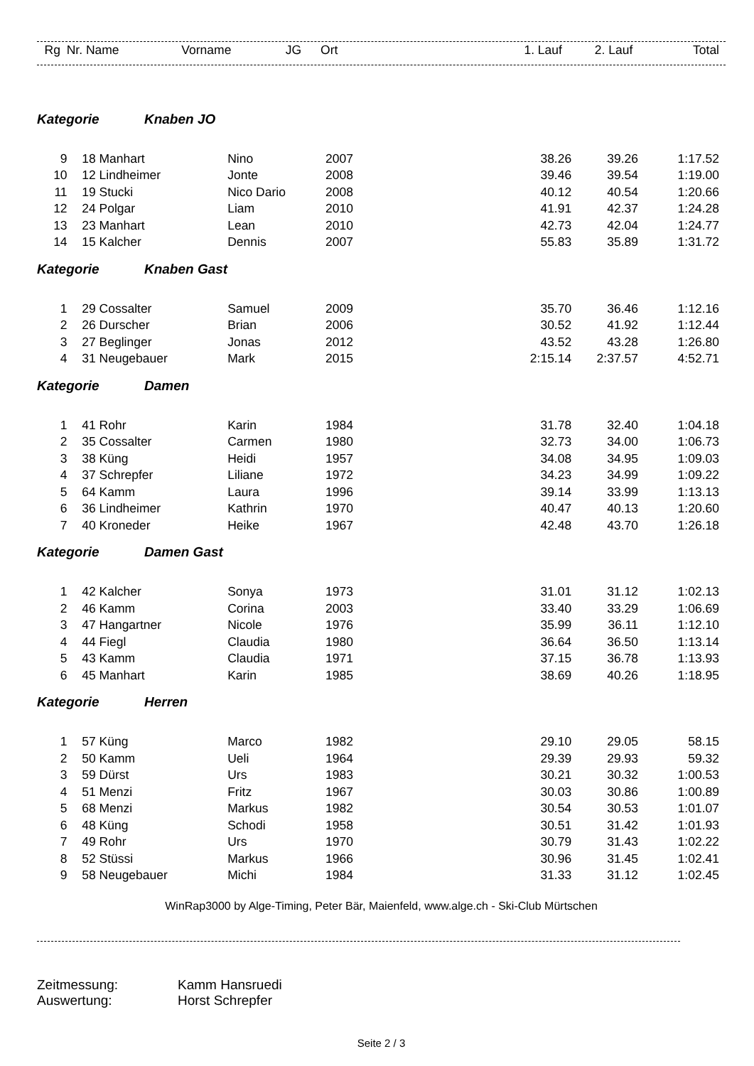| Rg | Nr. | Name | Vorname | JG | Ort | 1. Lauf | 2. Lauf | Total |
| --- | --- | --- | --- | --- | --- | --- | --- | --- |
| Kategorie Knaben JO | | | | | | | | |
| 9 | 18 | Manhart | Nino | 2007 | | 38.26 | 39.26 | 1:17.52 |
| 10 | 12 | Lindheimer | Jonte | 2008 | | 39.46 | 39.54 | 1:19.00 |
| 11 | 19 | Stucki | Nico Dario | 2008 | | 40.12 | 40.54 | 1:20.66 |
| 12 | 24 | Polgar | Liam | 2010 | | 41.91 | 42.37 | 1:24.28 |
| 13 | 23 | Manhart | Lean | 2010 | | 42.73 | 42.04 | 1:24.77 |
| 14 | 15 | Kalcher | Dennis | 2007 | | 55.83 | 35.89 | 1:31.72 |
| Kategorie Knaben Gast | | | | | | | | |
| 1 | 29 | Cossalter | Samuel | 2009 | | 35.70 | 36.46 | 1:12.16 |
| 2 | 26 | Durscher | Brian | 2006 | | 30.52 | 41.92 | 1:12.44 |
| 3 | 27 | Beglinger | Jonas | 2012 | | 43.52 | 43.28 | 1:26.80 |
| 4 | 31 | Neugebauer | Mark | 2015 | | 2:15.14 | 2:37.57 | 4:52.71 |
| Kategorie Damen | | | | | | | | |
| 1 | 41 | Rohr | Karin | 1984 | | 31.78 | 32.40 | 1:04.18 |
| 2 | 35 | Cossalter | Carmen | 1980 | | 32.73 | 34.00 | 1:06.73 |
| 3 | 38 | Küng | Heidi | 1957 | | 34.08 | 34.95 | 1:09.03 |
| 4 | 37 | Schrepfer | Liliane | 1972 | | 34.23 | 34.99 | 1:09.22 |
| 5 | 64 | Kamm | Laura | 1996 | | 39.14 | 33.99 | 1:13.13 |
| 6 | 36 | Lindheimer | Kathrin | 1970 | | 40.47 | 40.13 | 1:20.60 |
| 7 | 40 | Kroneder | Heike | 1967 | | 42.48 | 43.70 | 1:26.18 |
| Kategorie Damen Gast | | | | | | | | |
| 1 | 42 | Kalcher | Sonya | 1973 | | 31.01 | 31.12 | 1:02.13 |
| 2 | 46 | Kamm | Corina | 2003 | | 33.40 | 33.29 | 1:06.69 |
| 3 | 47 | Hangartner | Nicole | 1976 | | 35.99 | 36.11 | 1:12.10 |
| 4 | 44 | Fiegl | Claudia | 1980 | | 36.64 | 36.50 | 1:13.14 |
| 5 | 43 | Kamm | Claudia | 1971 | | 37.15 | 36.78 | 1:13.93 |
| 6 | 45 | Manhart | Karin | 1985 | | 38.69 | 40.26 | 1:18.95 |
| Kategorie Herren | | | | | | | | |
| 1 | 57 | Küng | Marco | 1982 | | 29.10 | 29.05 | 58.15 |
| 2 | 50 | Kamm | Ueli | 1964 | | 29.39 | 29.93 | 59.32 |
| 3 | 59 | Dürst | Urs | 1983 | | 30.21 | 30.32 | 1:00.53 |
| 4 | 51 | Menzi | Fritz | 1967 | | 30.03 | 30.86 | 1:00.89 |
| 5 | 68 | Menzi | Markus | 1982 | | 30.54 | 30.53 | 1:01.07 |
| 6 | 48 | Küng | Schodi | 1958 | | 30.51 | 31.42 | 1:01.93 |
| 7 | 49 | Rohr | Urs | 1970 | | 30.79 | 31.43 | 1:02.22 |
| 8 | 52 | Stüssi | Markus | 1966 | | 30.96 | 31.45 | 1:02.41 |
| 9 | 58 | Neugebauer | Michi | 1984 | | 31.33 | 31.12 | 1:02.45 |
WinRap3000 by Alge-Timing, Peter Bär, Maienfeld, www.alge.ch - Ski-Club Mürtschen
Zeitmessung: Kamm Hansruedi
Auswertung: Horst Schrepfer
Seite 2 / 3